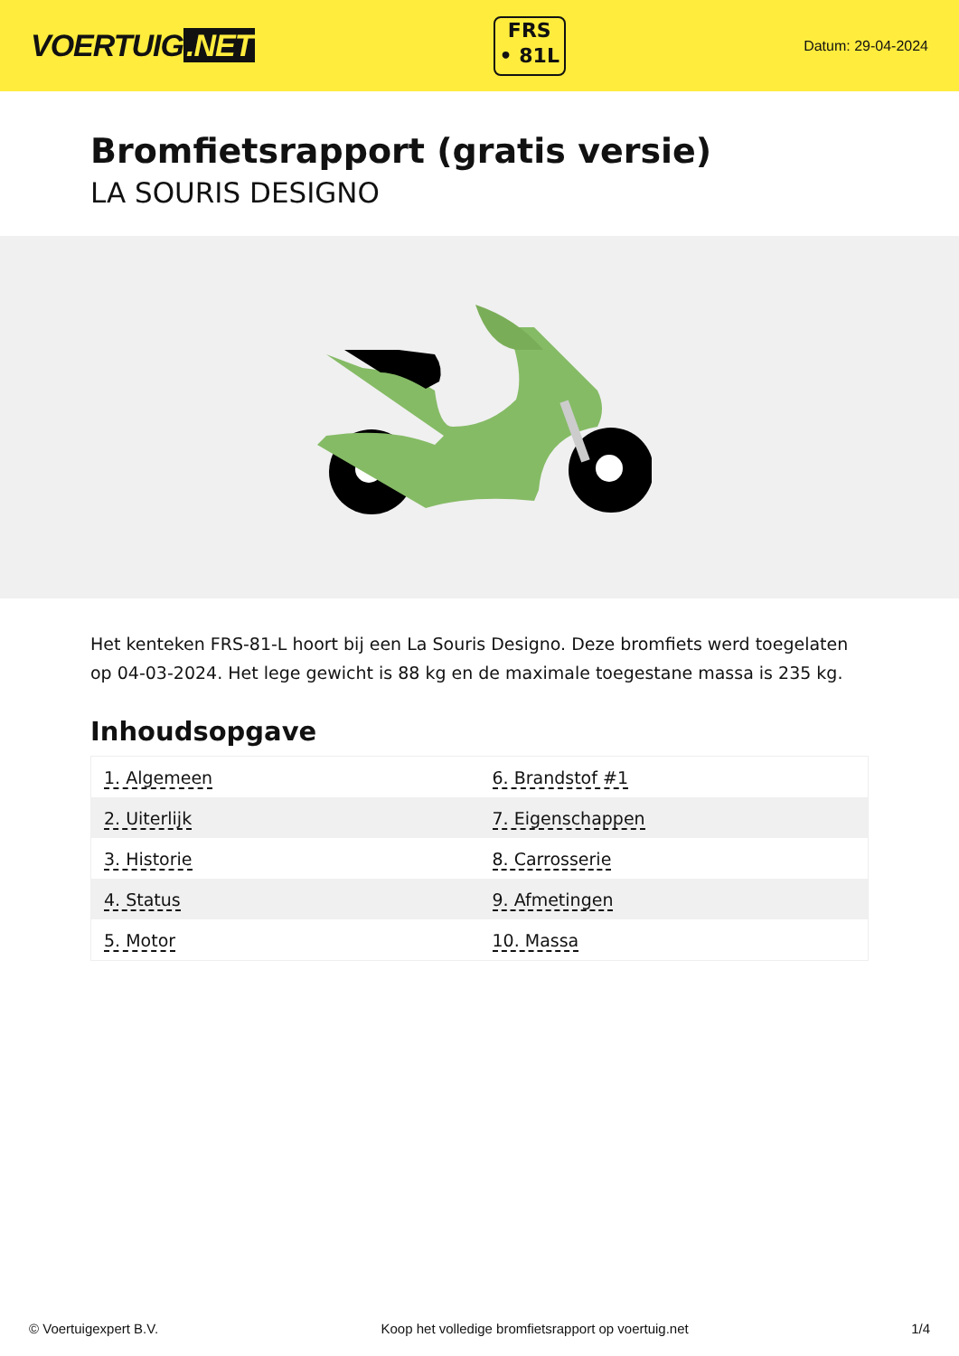VOERTUIG.NET
FRS
• 81L
Datum: 29-04-2024
Bromfietsrapport (gratis versie)
LA SOURIS DESIGNO
Het kenteken FRS-81-L hoort bij een La Souris Designo. Deze bromfiets werd toegelaten op 04-03-2024. Het lege gewicht is 88 kg en de maximale toegestane massa is 235 kg.
Inhoudsopgave
| 1. Algemeen | 6. Brandstof #1 |
| 2. Uiterlijk | 7. Eigenschappen |
| 3. Historie | 8. Carrosserie |
| 4. Status | 9. Afmetingen |
| 5. Motor | 10. Massa |
© Voertuigexpert B.V. Koop het volledige bromfietsrapport op voertuig.net 1/4